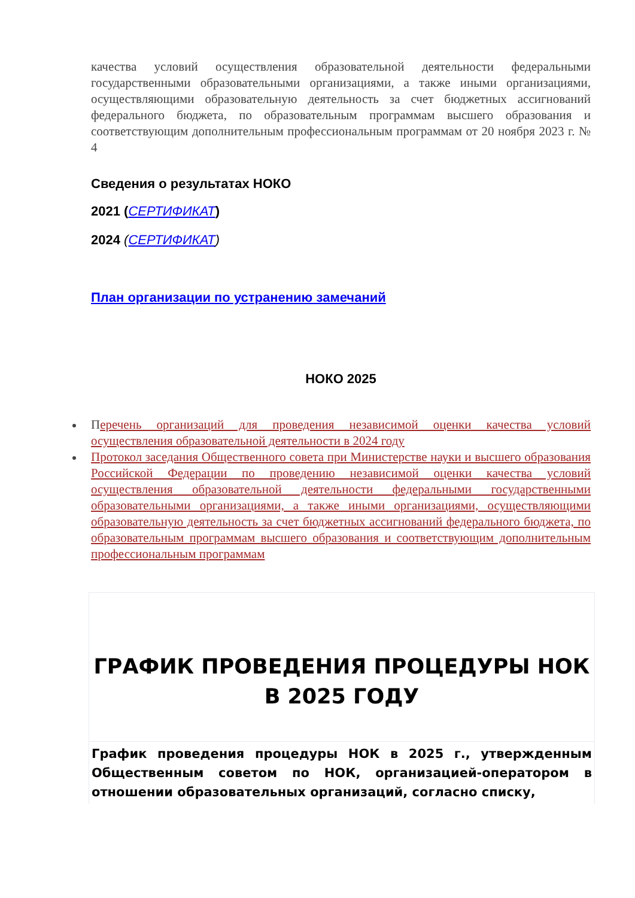качества условий осуществления образовательной деятельности федеральными государственными образовательными организациями, а также иными организациями, осуществляющими образовательную деятельность за счет бюджетных ассигнований федерального бюджета, по образовательным программам высшего образования и соответствующим дополнительным профессиональным программам от 20 ноября 2023 г. № 4
Сведения о результатах НОКО
2021 (СЕРТИФИКАТ)
2024 (СЕРТИФИКАТ)
План организации по устранению замечаний
НОКО 2025
Перечень организаций для проведения независимой оценки качества условий осуществления образовательной деятельности в 2024 году
Протокол заседания Общественного совета при Министерстве науки и высшего образования Российской Федерации по проведению независимой оценки качества условий осуществления образовательной деятельности федеральными государственными образовательными организациями, а также иными организациями, осуществляющими образовательную деятельность за счет бюджетных ассигнований федерального бюджета, по образовательным программам высшего образования и соответствующим дополнительным профессиональным программам
ГРАФИК ПРОВЕДЕНИЯ ПРОЦЕДУРЫ НОК В 2025 ГОДУ
График проведения процедуры НОК в 2025 г., утвержденным Общественным советом по НОК, организацией-оператором в отношении образовательных организаций, согласно списку,